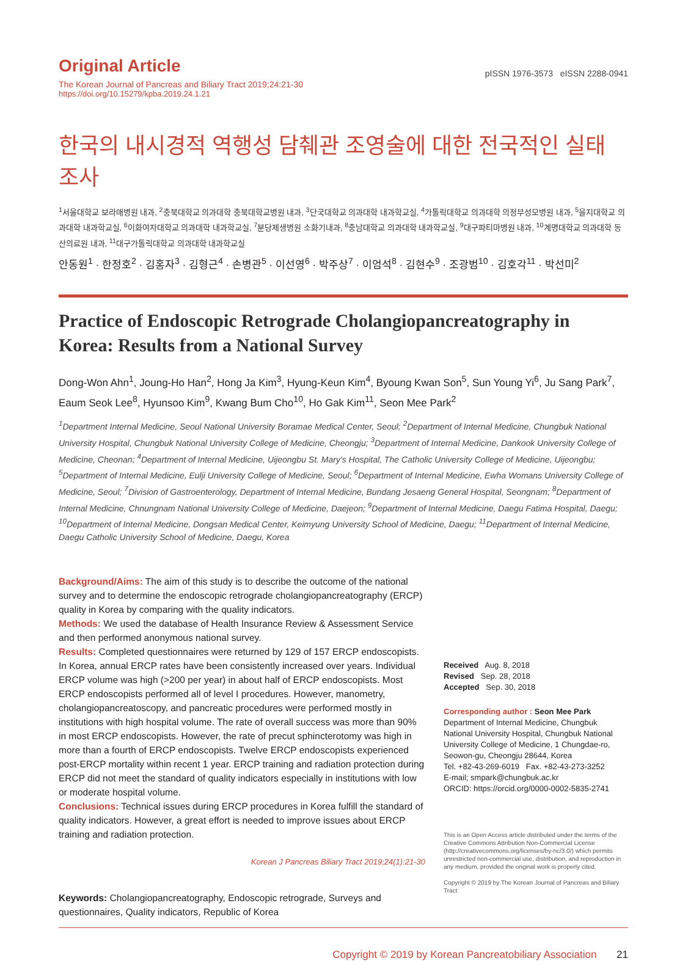Original Article
The Korean Journal of Pancreas and Biliary Tract 2019;24:21-30
https://doi.org/10.15279/kpba.2019.24.1.21
pISSN 1976-3573 eISSN 2288-0941
한국의 내시경적 역행성 담췌관 조영술에 대한 전국적인 실태 조사
<sup>1</sup> 서울대학교 보라매병원 내과, <sup>2</sup>충북대학교 의과대학 충북대학교병원 내과, <sup>3</sup>단국대학교 의과대학 내과학교실, <sup>4</sup>가톨릭대학교 의과대학 의정부성모병원 내과, <sup>5</sup>을지대학교 의과대학 내과학교실, <sup>6</sup>이화여자대학교 의과대학 내과학교실, <sup>7</sup>분당제생병원 소화기내과, <sup>8</sup>충남대학교 의과대학 내과학교실, <sup>9</sup>대구파티마병원 내과, <sup>10</sup>계명대학교 의과대학 동산의료원 내과, <sup>11</sup>대구가톨릭대학교 의과대학 내과학교실
안동원<sup>1</sup> · 한정호<sup>2</sup> · 김홍자<sup>3</sup> · 김형근<sup>4</sup> · 손병관<sup>5</sup> · 이선영<sup>6</sup> · 박주상<sup>7</sup> · 이엄석<sup>8</sup> · 김현수<sup>9</sup> · 조광범<sup>10</sup> · 김호각<sup>11</sup> · 박선미<sup>2</sup>
Practice of Endoscopic Retrograde Cholangiopancreatography in Korea: Results from a National Survey
Dong-Won Ahn<sup>1</sup>, Joung-Ho Han<sup>2</sup>, Hong Ja Kim<sup>3</sup>, Hyung-Keun Kim<sup>4</sup>, Byoung Kwan Son<sup>5</sup>, Sun Young Yi<sup>6</sup>, Ju Sang Park<sup>7</sup>, Eaum Seok Lee<sup>8</sup>, Hyunsoo Kim<sup>9</sup>, Kwang Bum Cho<sup>10</sup>, Ho Gak Kim<sup>11</sup>, Seon Mee Park<sup>2</sup>
<sup>1</sup> Department Internal Medicine, Seoul National University Boramae Medical Center, Seoul; <sup>2</sup>Department of Internal Medicine, Chungbuk National University Hospital, Chungbuk National University College of Medicine, Cheongju; <sup>3</sup>Department of Internal Medicine, Dankook University College of Medicine, Cheonan; <sup>4</sup>Department of Internal Medicine, Uijeongbu St. Mary's Hospital, The Catholic University College of Medicine, Uijeongbu; <sup>5</sup>Department of Internal Medicine, Eulji University College of Medicine, Seoul; <sup>6</sup>Department of Internal Medicine, Ewha Womans University College of Medicine, Seoul; <sup>7</sup>Division of Gastroenterology, Department of Internal Medicine, Bundang Jesaeng General Hospital, Seongnam; <sup>8</sup>Department of Internal Medicine, Chnungnam National University College of Medicine, Daejeon; <sup>9</sup>Department of Internal Medicine, Daegu Fatima Hospital, Daegu; <sup>10</sup>Department of Internal Medicine, Dongsan Medical Center, Keimyung University School of Medicine, Daegu; <sup>11</sup>Department of Internal Medicine, Daegu Catholic University School of Medicine, Daegu, Korea
Background/Aims: The aim of this study is to describe the outcome of the national survey and to determine the endoscopic retrograde cholangiopancreatography (ERCP) quality in Korea by comparing with the quality indicators.
Methods: We used the database of Health Insurance Review & Assessment Service and then performed anonymous national survey.
Results: Completed questionnaires were returned by 129 of 157 ERCP endoscopists. In Korea, annual ERCP rates have been consistently increased over years. Individual ERCP volume was high (>200 per year) in about half of ERCP endoscopists. Most ERCP endoscopists performed all of level I procedures. However, manometry, cholangiopancreatoscopy, and pancreatic procedures were performed mostly in institutions with high hospital volume. The rate of overall success was more than 90% in most ERCP endoscopists. However, the rate of precut sphincterotomy was high in more than a fourth of ERCP endoscopists. Twelve ERCP endoscopists experienced post-ERCP mortality within recent 1 year. ERCP training and radiation protection during ERCP did not meet the standard of quality indicators especially in institutions with low or moderate hospital volume.
Conclusions: Technical issues during ERCP procedures in Korea fulfill the standard of quality indicators. However, a great effort is needed to improve issues about ERCP training and radiation protection.
Korean J Pancreas Biliary Tract 2019;24(1):21-30
Keywords: Cholangiopancreatography, Endoscopic retrograde, Surveys and questionnaires, Quality indicators, Republic of Korea
Received Aug. 8, 2018
Revised Sep. 28, 2018
Accepted Sep. 30, 2018
Corresponding author : Seon Mee Park
Department of Internal Medicine, Chungbuk National University Hospital, Chungbuk National University College of Medicine, 1 Chungdae-ro, Seowon-gu, Cheongju 28644, Korea
Tel. +82-43-269-6019 Fax. +82-43-273-3252
E-mail; smpark@chungbuk.ac.kr
ORCID: https://orcid.org/0000-0002-5835-2741
This is an Open Access article distributed under the terms of the Creative Commons Attribution Non-Commercial License (http://creativecommons.org/licenses/by-nc/3.0/) which permits unrestricted non-commercial use, distribution, and reproduction in any medium, provided the original work is properly cited.
Copyright © 2019 by The Korean Journal of Pancreas and Biliary Tract
Copyright © 2019 by Korean Pancreatobiliary Association 21